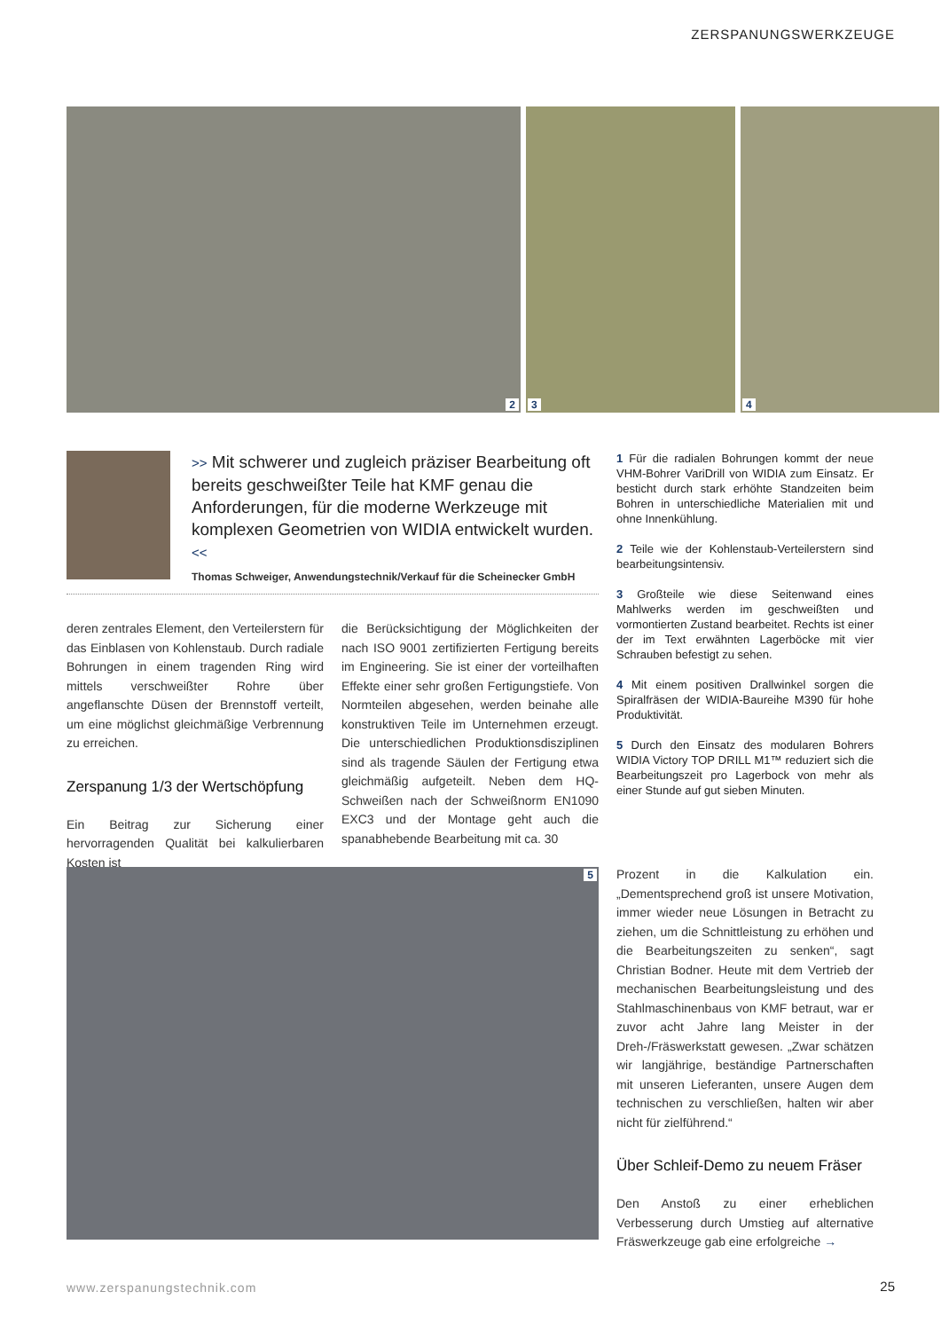ZERSPANUNGSWERKZEUGE
2
3
4
>> Mit schwerer und zugleich präziser Bearbeitung oft bereits geschweißter Teile hat KMF genau die Anforderungen, für die moderne Werkzeuge mit komplexen Geometrien von WIDIA entwickelt wurden. <<
Thomas Schweiger, Anwendungstechnik/Verkauf für die Scheinecker GmbH
deren zentrales Element, den Verteilerstern für das Einblasen von Kohlenstaub. Durch radiale Bohrungen in einem tragenden Ring wird mittels verschweißter Rohre über angeflanschte Düsen der Brennstoff verteilt, um eine möglichst gleichmäßige Verbrennung zu erreichen.
Zerspanung 1/3 der Wertschöpfung
Ein Beitrag zur Sicherung einer hervorragenden Qualität bei kalkulierbaren Kosten ist
die Berücksichtigung der Möglichkeiten der nach ISO 9001 zertifizierten Fertigung bereits im Engineering. Sie ist einer der vorteilhaften Effekte einer sehr großen Fertigungstiefe. Von Normteilen abgesehen, werden beinahe alle konstruktiven Teile im Unternehmen erzeugt. Die unterschiedlichen Produktionsdisziplinen sind als tragende Säulen der Fertigung etwa gleichmäßig aufgeteilt. Neben dem HQ-Schweißen nach der Schweißnorm EN1090 EXC3 und der Montage geht auch die spanabhebende Bearbeitung mit ca. 30
1 Für die radialen Bohrungen kommt der neue VHM-Bohrer VariDrill von WIDIA zum Einsatz. Er besticht durch stark erhöhte Standzeiten beim Bohren in unterschiedliche Materialien mit und ohne Innenkühlung.
2 Teile wie der Kohlenstaub-Verteilerstern sind bearbeitungsintensiv.
3 Großteile wie diese Seitenwand eines Mahlwerks werden im geschweißten und vormontierten Zustand bearbeitet. Rechts ist einer der im Text erwähnten Lagerböcke mit vier Schrauben befestigt zu sehen.
4 Mit einem positiven Drallwinkel sorgen die Spiralfräsen der WIDIA-Baureihe M390 für hohe Produktivität.
5 Durch den Einsatz des modularen Bohrers WIDIA Victory TOP DRILL M1™ reduziert sich die Bearbeitungszeit pro Lagerbock von mehr als einer Stunde auf gut sieben Minuten.
5
Prozent in die Kalkulation ein. „Dementsprechend groß ist unsere Motivation, immer wieder neue Lösungen in Betracht zu ziehen, um die Schnittleistung zu erhöhen und die Bearbeitungszeiten zu senken“, sagt Christian Bodner. Heute mit dem Vertrieb der mechanischen Bearbeitungsleistung und des Stahlmaschinenbaus von KMF betraut, war er zuvor acht Jahre lang Meister in der Dreh-/Fräswerkstatt gewesen. „Zwar schätzen wir langjährige, beständige Partnerschaften mit unseren Lieferanten, unsere Augen dem technischen zu verschließen, halten wir aber nicht für zielführend.“
Über Schleif-Demo zu neuem Fräser
Den Anstoß zu einer erheblichen Verbesserung durch Umstieg auf alternative Fräswerkzeuge gab eine erfolgreiche →
www.zerspanungstechnik.com 25